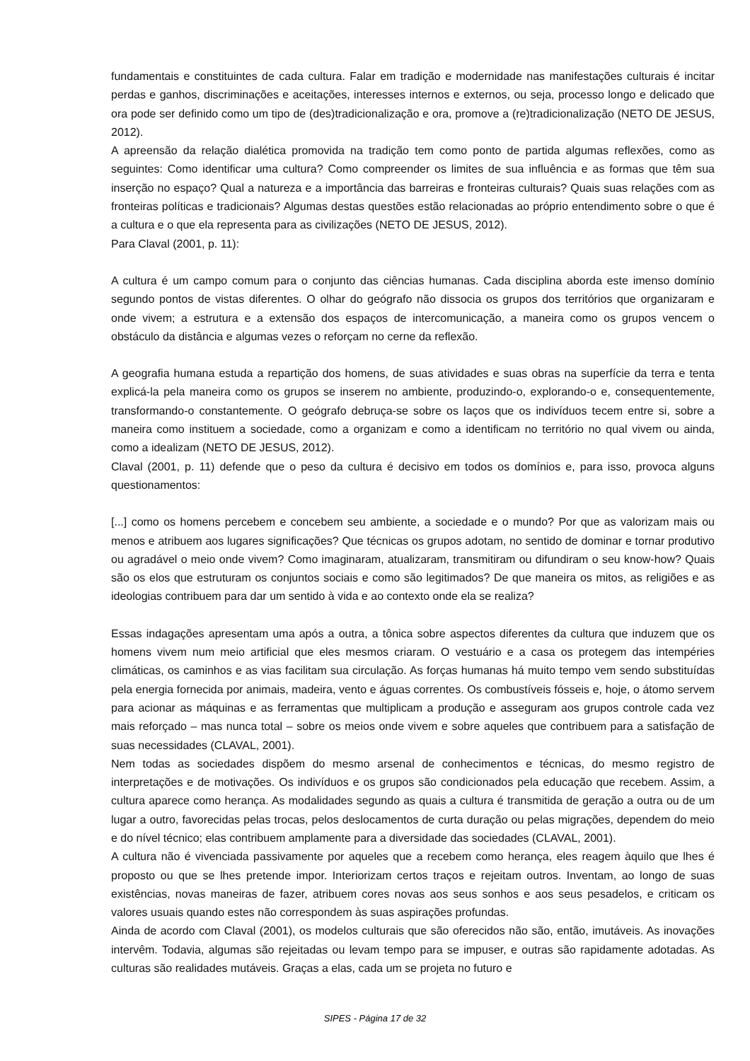fundamentais e constituintes de cada cultura. Falar em tradição e modernidade nas manifestações culturais é incitar perdas e ganhos, discriminações e aceitações, interesses internos e externos, ou seja, processo longo e delicado que ora pode ser definido como um tipo de (des)tradicionalização e ora, promove a (re)tradicionalização (NETO DE JESUS, 2012).
A apreensão da relação dialética promovida na tradição tem como ponto de partida algumas reflexões, como as seguintes: Como identificar uma cultura? Como compreender os limites de sua influência e as formas que têm sua inserção no espaço? Qual a natureza e a importância das barreiras e fronteiras culturais? Quais suas relações com as fronteiras políticas e tradicionais? Algumas destas questões estão relacionadas ao próprio entendimento sobre o que é a cultura e o que ela representa para as civilizações (NETO DE JESUS, 2012).
Para Claval (2001, p. 11):
A cultura é um campo comum para o conjunto das ciências humanas. Cada disciplina aborda este imenso domínio segundo pontos de vistas diferentes. O olhar do geógrafo não dissocia os grupos dos territórios que organizaram e onde vivem; a estrutura e a extensão dos espaços de intercomunicação, a maneira como os grupos vencem o obstáculo da distância e algumas vezes o reforçam no cerne da reflexão.
A geografia humana estuda a repartição dos homens, de suas atividades e suas obras na superfície da terra e tenta explicá-la pela maneira como os grupos se inserem no ambiente, produzindo-o, explorando-o e, consequentemente, transformando-o constantemente. O geógrafo debruça-se sobre os laços que os indivíduos tecem entre si, sobre a maneira como instituem a sociedade, como a organizam e como a identificam no território no qual vivem ou ainda, como a idealizam (NETO DE JESUS, 2012).
Claval (2001, p. 11) defende que o peso da cultura é decisivo em todos os domínios e, para isso, provoca alguns questionamentos:
[...] como os homens percebem e concebem seu ambiente, a sociedade e o mundo? Por que as valorizam mais ou menos e atribuem aos lugares significações? Que técnicas os grupos adotam, no sentido de dominar e tornar produtivo ou agradável o meio onde vivem? Como imaginaram, atualizaram, transmitiram ou difundiram o seu know-how? Quais são os elos que estruturam os conjuntos sociais e como são legitimados? De que maneira os mitos, as religiões e as ideologias contribuem para dar um sentido à vida e ao contexto onde ela se realiza?
Essas indagações apresentam uma após a outra, a tônica sobre aspectos diferentes da cultura que induzem que os homens vivem num meio artificial que eles mesmos criaram. O vestuário e a casa os protegem das intempéries climáticas, os caminhos e as vias facilitam sua circulação. As forças humanas há muito tempo vem sendo substituídas pela energia fornecida por animais, madeira, vento e águas correntes. Os combustíveis fósseis e, hoje, o átomo servem para acionar as máquinas e as ferramentas que multiplicam a produção e asseguram aos grupos controle cada vez mais reforçado – mas nunca total – sobre os meios onde vivem e sobre aqueles que contribuem para a satisfação de suas necessidades (CLAVAL, 2001).
Nem todas as sociedades dispõem do mesmo arsenal de conhecimentos e técnicas, do mesmo registro de interpretações e de motivações. Os indivíduos e os grupos são condicionados pela educação que recebem. Assim, a cultura aparece como herança. As modalidades segundo as quais a cultura é transmitida de geração a outra ou de um lugar a outro, favorecidas pelas trocas, pelos deslocamentos de curta duração ou pelas migrações, dependem do meio e do nível técnico; elas contribuem amplamente para a diversidade das sociedades (CLAVAL, 2001).
A cultura não é vivenciada passivamente por aqueles que a recebem como herança, eles reagem àquilo que lhes é proposto ou que se lhes pretende impor. Interiorizam certos traços e rejeitam outros. Inventam, ao longo de suas existências, novas maneiras de fazer, atribuem cores novas aos seus sonhos e aos seus pesadelos, e criticam os valores usuais quando estes não correspondem às suas aspirações profundas.
Ainda de acordo com Claval (2001), os modelos culturais que são oferecidos não são, então, imutáveis. As inovações intervêm. Todavia, algumas são rejeitadas ou levam tempo para se impuser, e outras são rapidamente adotadas. As culturas são realidades mutáveis. Graças a elas, cada um se projeta no futuro e
SIPES - Página 17 de 32